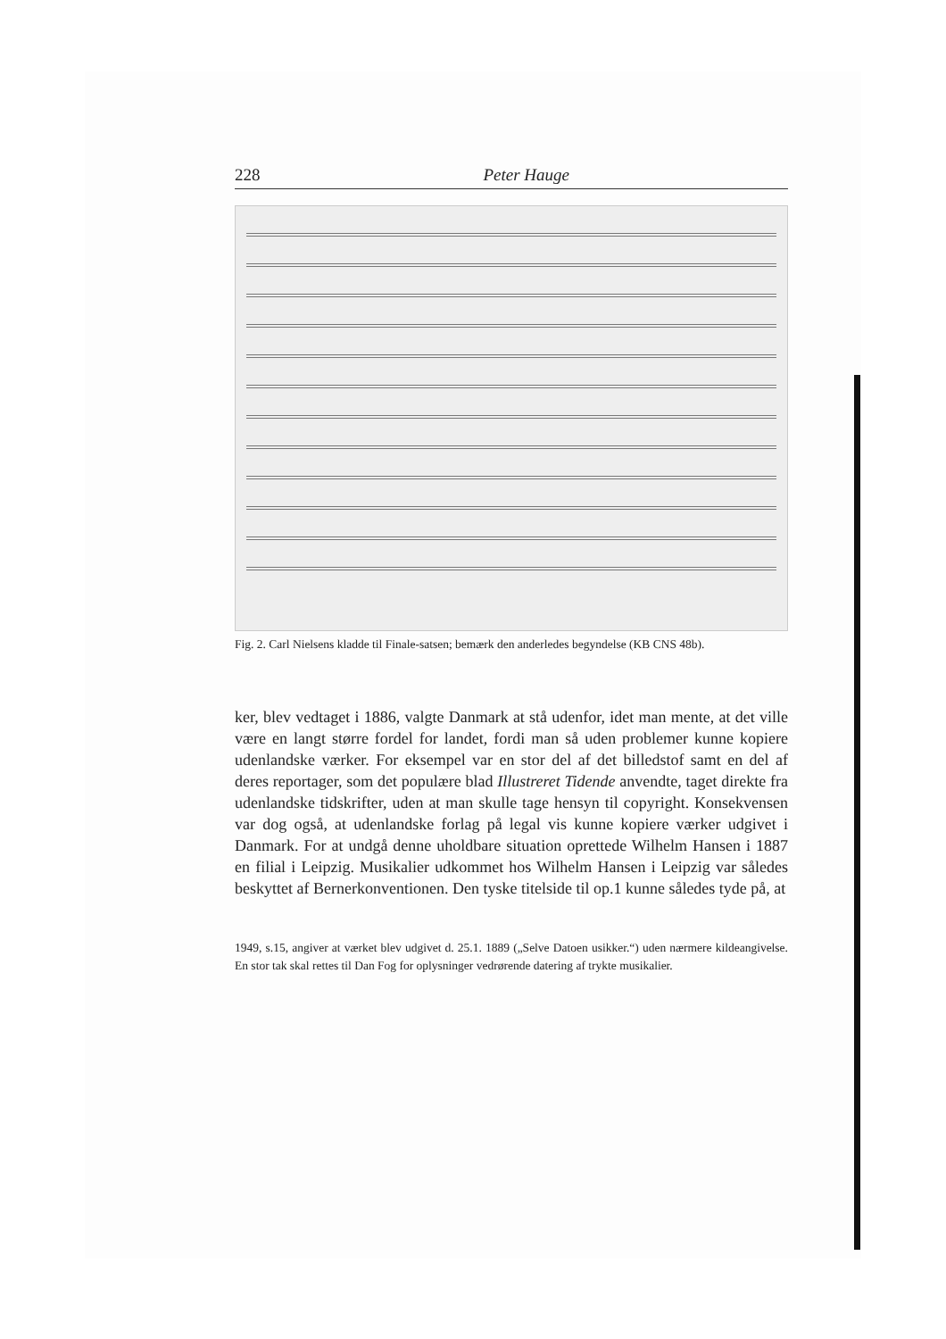228 Peter Hauge
Fig. 2. Carl Nielsens kladde til Finale-satsen; bemærk den anderledes begyndelse (KB CNS 48b).
ker, blev vedtaget i 1886, valgte Danmark at stå udenfor, idet man mente, at det ville være en langt større fordel for landet, fordi man så uden problemer kunne kopiere udenlandske værker. For eksempel var en stor del af det billedstof samt en del af deres reportager, som det populære blad Illustreret Tidende anvendte, taget direkte fra udenlandske tidskrifter, uden at man skulle tage hensyn til copyright. Konsekvensen var dog også, at udenlandske forlag på legal vis kunne kopiere værker udgivet i Danmark. For at undgå denne uholdbare situation oprettede Wilhelm Hansen i 1887 en filial i Leipzig. Musikalier udkommet hos Wilhelm Hansen i Leipzig var således beskyttet af Bernerkonventionen. Den tyske titelside til op.1 kunne således tyde på, at
1949, s.15, angiver at værket blev udgivet d. 25.1. 1889 („Selve Datoen usikker.“) uden nærmere kildeangivelse. En stor tak skal rettes til Dan Fog for oplysninger vedrørende datering af trykte musikalier.